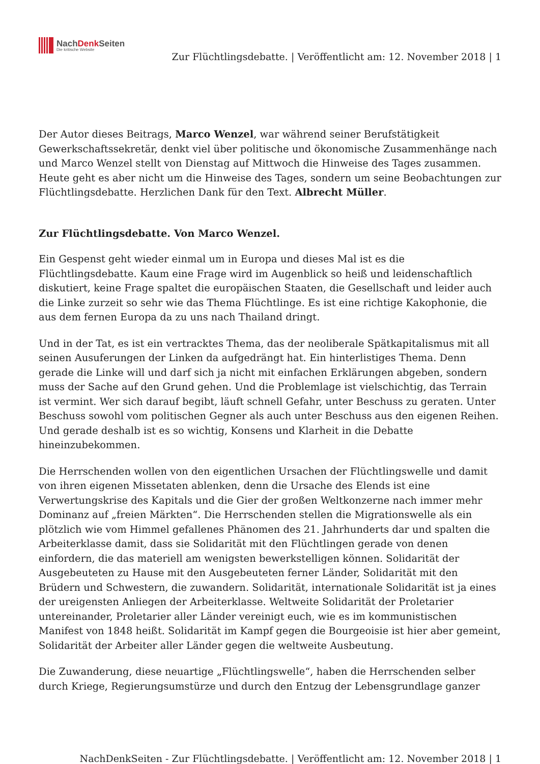NachDenk Seiten
Die kritische Website
Zur Flüchtlingsdebatte. | Veröffentlicht am: 12. November 2018 | 1
Der Autor dieses Beitrags, Marco Wenzel, war während seiner Berufstätigkeit Gewerkschaftssekretär, denkt viel über politische und ökonomische Zusammenhänge nach und Marco Wenzel stellt von Dienstag auf Mittwoch die Hinweise des Tages zusammen. Heute geht es aber nicht um die Hinweise des Tages, sondern um seine Beobachtungen zur Flüchtlingsdebatte. Herzlichen Dank für den Text. Albrecht Müller.
Zur Flüchtlingsdebatte. Von Marco Wenzel.
Ein Gespenst geht wieder einmal um in Europa und dieses Mal ist es die Flüchtlingsdebatte. Kaum eine Frage wird im Augenblick so heiß und leidenschaftlich diskutiert, keine Frage spaltet die europäischen Staaten, die Gesellschaft und leider auch die Linke zurzeit so sehr wie das Thema Flüchtlinge. Es ist eine richtige Kakophonie, die aus dem fernen Europa da zu uns nach Thailand dringt.
Und in der Tat, es ist ein vertracktes Thema, das der neoliberale Spätkapitalismus mit all seinen Ausuferungen der Linken da aufgedrängt hat. Ein hinterlistiges Thema. Denn gerade die Linke will und darf sich ja nicht mit einfachen Erklärungen abgeben, sondern muss der Sache auf den Grund gehen. Und die Problemlage ist vielschichtig, das Terrain ist vermint. Wer sich darauf begibt, läuft schnell Gefahr, unter Beschuss zu geraten. Unter Beschuss sowohl vom politischen Gegner als auch unter Beschuss aus den eigenen Reihen. Und gerade deshalb ist es so wichtig, Konsens und Klarheit in die Debatte hineinzubekommen.
Die Herrschenden wollen von den eigentlichen Ursachen der Flüchtlingswelle und damit von ihren eigenen Missetaten ablenken, denn die Ursache des Elends ist eine Verwertungskrise des Kapitals und die Gier der großen Weltkonzerne nach immer mehr Dominanz auf „freien Märkten“. Die Herrschenden stellen die Migrationswelle als ein plötzlich wie vom Himmel gefallenes Phänomen des 21. Jahrhunderts dar und spalten die Arbeiterklasse damit, dass sie Solidarität mit den Flüchtlingen gerade von denen einfordern, die das materiell am wenigsten bewerkstelligen können. Solidarität der Ausgebeuteten zu Hause mit den Ausgebeuteten ferner Länder, Solidarität mit den Brüdern und Schwestern, die zuwandern. Solidarität, internationale Solidarität ist ja eines der ureigensten Anliegen der Arbeiterklasse. Weltweite Solidarität der Proletarier untereinander, Proletarier aller Länder vereinigt euch, wie es im kommunistischen Manifest von 1848 heißt. Solidarität im Kampf gegen die Bourgeoisie ist hier aber gemeint, Solidarität der Arbeiter aller Länder gegen die weltweite Ausbeutung.
Die Zuwanderung, diese neuartige „Flüchtlingswelle“, haben die Herrschenden selber durch Kriege, Regierungsumstürze und durch den Entzug der Lebensgrundlage ganzer
NachDenkSeiten - Zur Flüchtlingsdebatte. | Veröffentlicht am: 12. November 2018 | 1